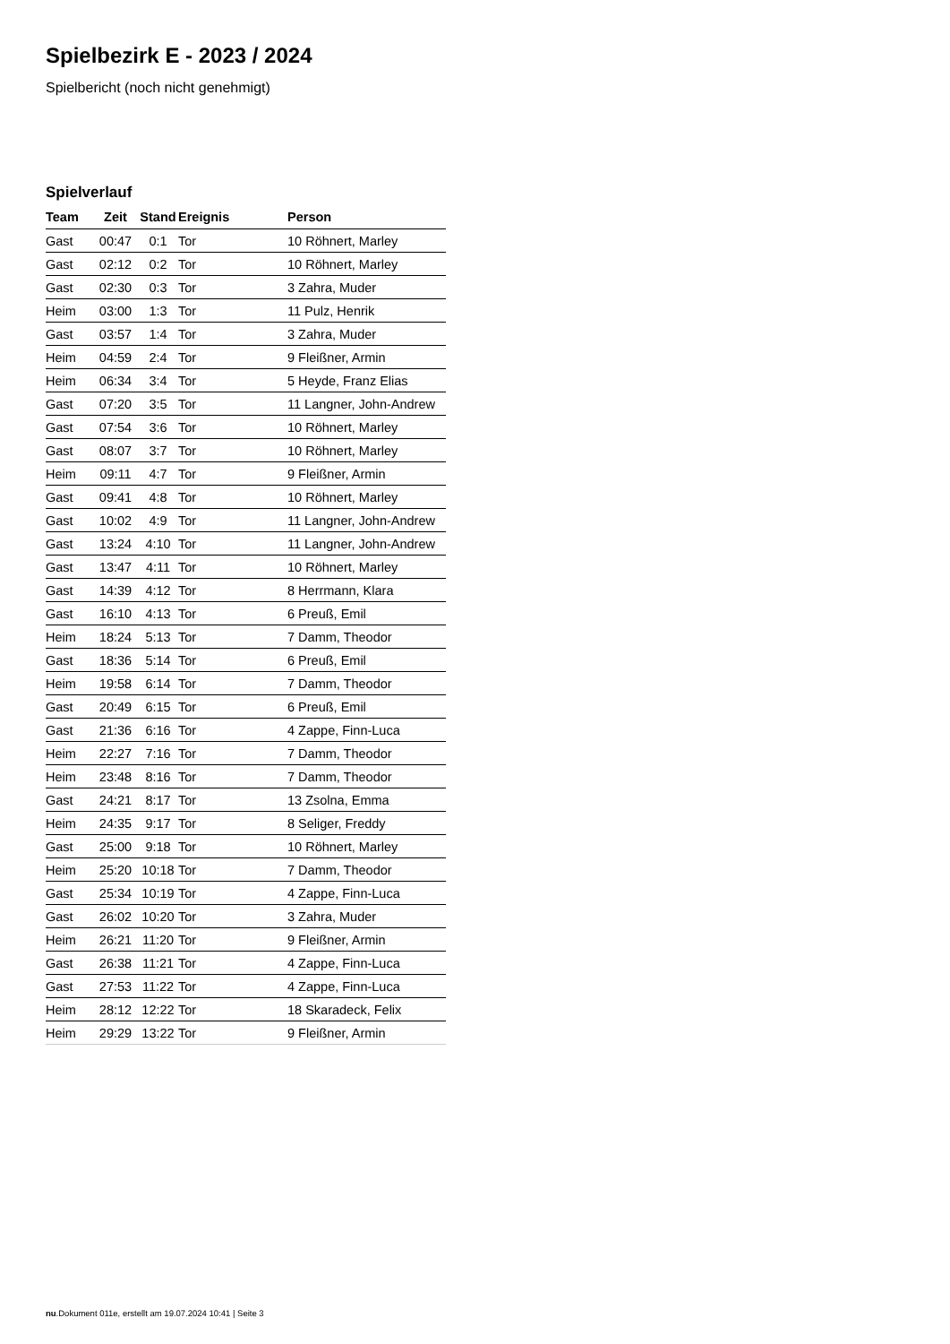Spielbezirk E - 2023 / 2024
Spielbericht (noch nicht genehmigt)
Spielverlauf
| Team | Zeit | Stand | Ereignis | Person |
| --- | --- | --- | --- | --- |
| Gast | 00:47 | 0:1 | Tor | 10 Röhnert, Marley |
| Gast | 02:12 | 0:2 | Tor | 10 Röhnert, Marley |
| Gast | 02:30 | 0:3 | Tor | 3 Zahra, Muder |
| Heim | 03:00 | 1:3 | Tor | 11 Pulz, Henrik |
| Gast | 03:57 | 1:4 | Tor | 3 Zahra, Muder |
| Heim | 04:59 | 2:4 | Tor | 9 Fleißner, Armin |
| Heim | 06:34 | 3:4 | Tor | 5 Heyde, Franz Elias |
| Gast | 07:20 | 3:5 | Tor | 11 Langner, John-Andrew |
| Gast | 07:54 | 3:6 | Tor | 10 Röhnert, Marley |
| Gast | 08:07 | 3:7 | Tor | 10 Röhnert, Marley |
| Heim | 09:11 | 4:7 | Tor | 9 Fleißner, Armin |
| Gast | 09:41 | 4:8 | Tor | 10 Röhnert, Marley |
| Gast | 10:02 | 4:9 | Tor | 11 Langner, John-Andrew |
| Gast | 13:24 | 4:10 | Tor | 11 Langner, John-Andrew |
| Gast | 13:47 | 4:11 | Tor | 10 Röhnert, Marley |
| Gast | 14:39 | 4:12 | Tor | 8 Herrmann, Klara |
| Gast | 16:10 | 4:13 | Tor | 6 Preuß, Emil |
| Heim | 18:24 | 5:13 | Tor | 7 Damm, Theodor |
| Gast | 18:36 | 5:14 | Tor | 6 Preuß, Emil |
| Heim | 19:58 | 6:14 | Tor | 7 Damm, Theodor |
| Gast | 20:49 | 6:15 | Tor | 6 Preuß, Emil |
| Gast | 21:36 | 6:16 | Tor | 4 Zappe, Finn-Luca |
| Heim | 22:27 | 7:16 | Tor | 7 Damm, Theodor |
| Heim | 23:48 | 8:16 | Tor | 7 Damm, Theodor |
| Gast | 24:21 | 8:17 | Tor | 13 Zsolna, Emma |
| Heim | 24:35 | 9:17 | Tor | 8 Seliger, Freddy |
| Gast | 25:00 | 9:18 | Tor | 10 Röhnert, Marley |
| Heim | 25:20 | 10:18 | Tor | 7 Damm, Theodor |
| Gast | 25:34 | 10:19 | Tor | 4 Zappe, Finn-Luca |
| Gast | 26:02 | 10:20 | Tor | 3 Zahra, Muder |
| Heim | 26:21 | 11:20 | Tor | 9 Fleißner, Armin |
| Gast | 26:38 | 11:21 | Tor | 4 Zappe, Finn-Luca |
| Gast | 27:53 | 11:22 | Tor | 4 Zappe, Finn-Luca |
| Heim | 28:12 | 12:22 | Tor | 18 Skaradeck, Felix |
| Heim | 29:29 | 13:22 | Tor | 9 Fleißner, Armin |
nu.Dokument 011e, erstellt am 19.07.2024 10:41 | Seite 3